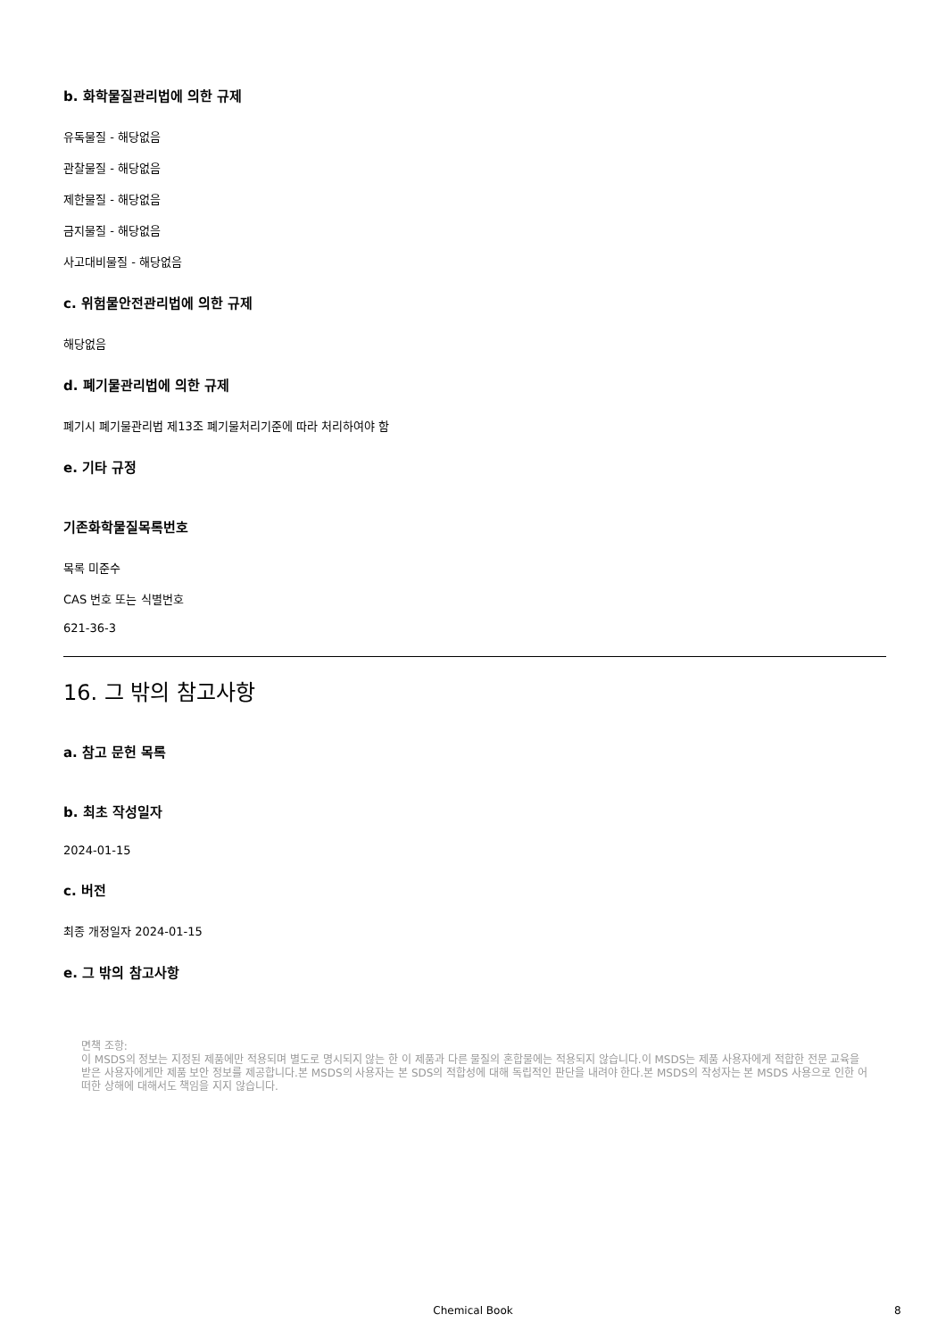b. 화학물질관리법에 의한 규제
유독물질 - 해당없음
관찰물질 - 해당없음
제한물질 - 해당없음
금지물질 - 해당없음
사고대비물질 - 해당없음
c. 위험물안전관리법에 의한 규제
해당없음
d. 폐기물관리법에 의한 규제
폐기시 폐기물관리법 제13조 폐기물처리기준에 따라 처리하여야 함
e. 기타 규정
기존화학물질목록번호
목록 미준수
CAS 번호 또는 식별번호
621-36-3
16. 그 밖의 참고사항
a. 참고 문헌 목록
b. 최초 작성일자
2024-01-15
c. 버전
최종 개정일자 2024-01-15
e. 그 밖의 참고사항
면책 조항:
이 MSDS의 정보는 지정된 제품에만 적용되며 별도로 명시되지 않는 한 이 제품과 다른 물질의 혼합물에는 적용되지 않습니다.이 MSDS는 제품 사용자에게 적합한 전문 교육을 받은 사용자에게만 제품 보안 정보를 제공합니다.본 MSDS의 사용자는 본 SDS의 적합성에 대해 독립적인 판단을 내려야 한다.본 MSDS의 작성자는 본 MSDS 사용으로 인한 어떠한 상해에 대해서도 책임을 지지 않습니다.
Chemical Book 8